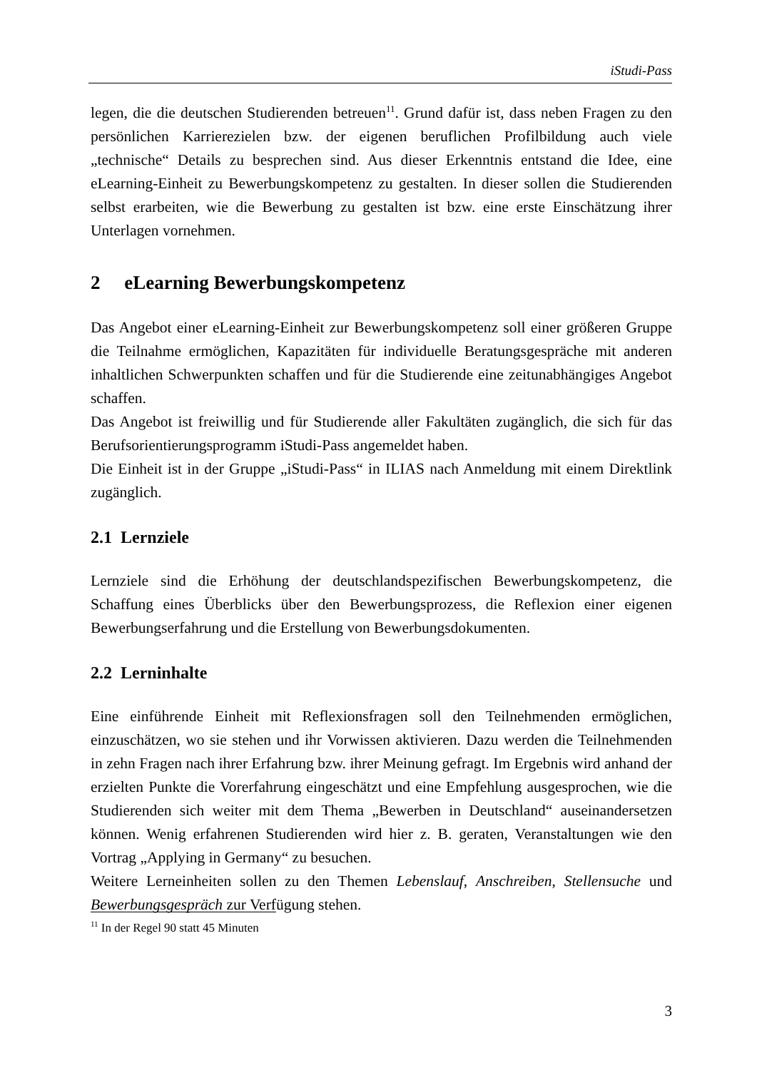iStudi-Pass
legen, die die deutschen Studierenden betreuen<sup>11</sup>. Grund dafür ist, dass neben Fragen zu den persönlichen Karrierezielen bzw. der eigenen beruflichen Profilbildung auch viele „technische“ Details zu besprechen sind. Aus dieser Erkenntnis entstand die Idee, eine eLearning-Einheit zu Bewerbungskompetenz zu gestalten. In dieser sollen die Studierenden selbst erarbeiten, wie die Bewerbung zu gestalten ist bzw. eine erste Einschätzung ihrer Unterlagen vornehmen.
2 eLearning Bewerbungskompetenz
Das Angebot einer eLearning-Einheit zur Bewerbungskompetenz soll einer größeren Gruppe die Teilnahme ermöglichen, Kapazitäten für individuelle Beratungsgespräche mit anderen inhaltlichen Schwerpunkten schaffen und für die Studierende eine zeitunabhängiges Angebot schaffen.
Das Angebot ist freiwillig und für Studierende aller Fakultäten zugänglich, die sich für das Berufsorientierungsprogramm iStudi-Pass angemeldet haben.
Die Einheit ist in der Gruppe „iStudi-Pass“ in ILIAS nach Anmeldung mit einem Direktlink zugänglich.
2.1 Lernziele
Lernziele sind die Erhöhung der deutschlandspezifischen Bewerbungskompetenz, die Schaffung eines Überblicks über den Bewerbungsprozess, die Reflexion einer eigenen Bewerbungserfahrung und die Erstellung von Bewerbungsdokumenten.
2.2 Lerninhalte
Eine einführende Einheit mit Reflexionsfragen soll den Teilnehmenden ermöglichen, einzuschätzen, wo sie stehen und ihr Vorwissen aktivieren. Dazu werden die Teilnehmenden in zehn Fragen nach ihrer Erfahrung bzw. ihrer Meinung gefragt. Im Ergebnis wird anhand der erzielten Punkte die Vorerfahrung eingeschätzt und eine Empfehlung ausgesprochen, wie die Studierenden sich weiter mit dem Thema „Bewerben in Deutschland“ auseinandersetzen können. Wenig erfahrenen Studierenden wird hier z. B. geraten, Veranstaltungen wie den Vortrag „Applying in Germany“ zu besuchen.
Weitere Lerneinheiten sollen zu den Themen Lebenslauf, Anschreiben, Stellensuche und Bewerbungsgespräch zur Verfügung stehen.
<sup>11</sup> In der Regel 90 statt 45 Minuten
3